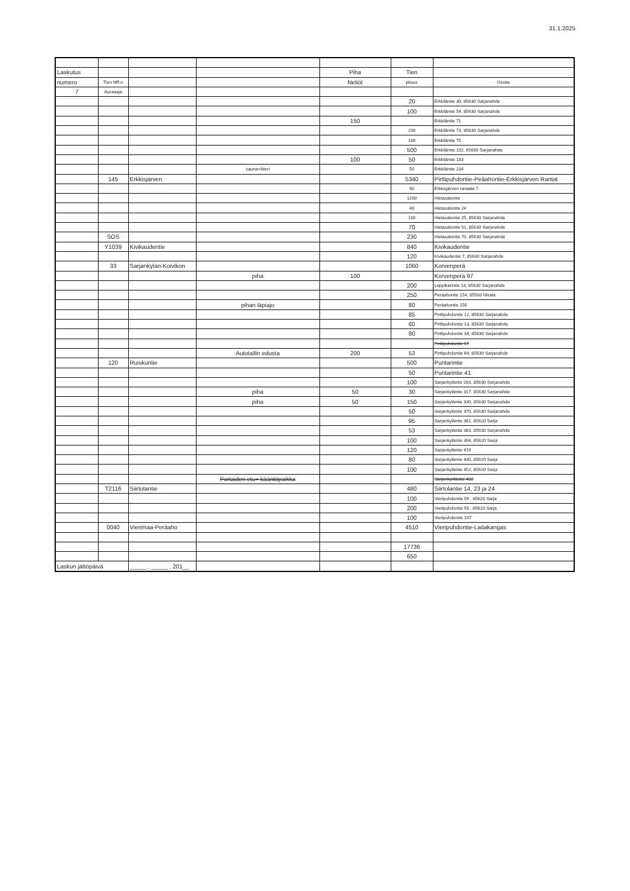31.1.2025
| Laskutus | | | | Piha | Tien | |
| numero | Tien NR:o | | | Neliöt | pituus | Osoite |
| 7 | Auraaaja | | | | | |
| | | | | | 20 | Erkkiläntie 30, 85630 Sarjanahde |
| | | | | | 100 | Erkkiläntie 54, 85630 Sarjanahde |
| | | | | 150 | | Erkkiläntie 71 |
| | | | | | 200 | Erkkiläntie 73, 85630 Sarjanahde |
| | | | | | 100 | Erkkiläntie 75 |
| | | | | | 500 | Erkkiläntie 102, 85630 Sarjanahde |
| | | | | 100 | 50 | Erkkiläntie 183 |
| | | | sauna+liiteri | | 50 | Erkkiläntie 234 |
| | 145 | Erkkisjärven | | | 5340 | Pirttipuhdontie-Peäahontie-Erkkisjärven Rantat |
| | | | | | 90 | Erkkisjärven rantatie 7 |
| | | | | | 1200 | Hietasalontie |
| | | | | | 40 | Hietasalontie 24 |
| | | | | | 100 | Hietasalontie 25, 85630 Sarjanahde |
| | | | | | 70 | Hietasalontie 51, 85630 Sarjanahde |
| | SOS | | | | 230 | Hietasalontie 70, 85630 Sarjanahde |
| | Y1039 | Kivikaudentie | | | 840 | Kivikaudentie |
| | | | | | 120 | Kivikaudentie 7, 85630 Sarjanahde |
| | 33 | Sarjankylän-Koivikon | | | 1060 | Korvenperä |
| | | | piha | 100 | | Korvenperä 97 |
| | | | | | 200 | Leppikarintie 14, 85630 Sarjanahde |
| | | | | | 250 | Peräahontie 154, 85500 Nivala |
| | | | pihan läpiajo | | 80 | Peräahontie 156 |
| | | | | | 85 | Pirttipuhdontie 12, 85630 Sarjanahde |
| | | | | | 60 | Pirttipuhdontie 13, 85630 Sarjanahde |
| | | | | | 80 | Pirttipuhdontie 34, 85630 Sarjanahde |
| | | | | | | Pirttipuhdontie 57 |
| | | | Autotallin edusta | 200 | 53 | Pirttipuhdontie 64, 85630 Sarjanahde |
| | 120 | Ruiskuntie | | | 500 | Puntarintie |
| | | | | | 50 | Puntarintie 41 |
| | | | | | 100 | Sarjankyläntie 283, 85630 Sarjanahde |
| | | | piha | 50 | 30 | Sarjankyläntie 317, 85630 Sarjanahde |
| | | | piha | 50 | 150 | Sarjankyläntie 330, 85630 Sarjanahde |
| | | | | | 50 | Sarjankyläntie 370, 85630 Sarjanahde |
| | | | | | 95 | Sarjankyläntie 381, 85620 Sarja |
| | | | | | 53 | Sarjankyläntie 383, 85630 Sarjanahde |
| | | | | | 100 | Sarjankyläntie 394, 85620 Sarja |
| | | | | | 120 | Sarjankyläntie 419 |
| | | | | | 80 | Sarjankyläntie 430, 85620 Sarja |
| | | | | | 100 | Sarjankyläntie 452, 85620 Sarja |
| | | | Portaiden etu+ kääntöpaikka | | | Sarjankynläntie 482 |
| | T2116 | Siirtolantie | | | 480 | Siirtolantie 14, 23 ja 24 |
| | | | | | 100 | Vieripuhdontie 59 , 85620 Sarja |
| | | | | | 200 | Vieripuhdontie 93 , 85620 Sarja |
| | | | | | 100 | Vieripuhdontie 107 |
| | 0040 | Vierimaa-Peräaho | | | 4510 | Vieripuhdontie-Laitakangas |
| | | | | | 17736 | |
| | | | | | 650 | |
| Laskun jättöpäivä | | _____ . _____ . 201__ | | | | |